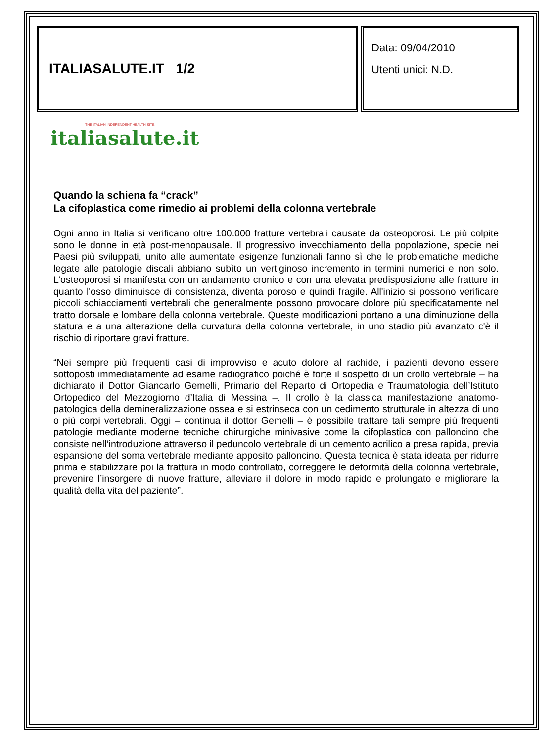ITALIASALUTE.IT 1/2
Data: 09/04/2010
Utenti unici: N.D.
THE ITALIAN INDEPENDENT HEALTH SITE
italiasalute.it
Quando la schiena fa “crack”
La cifoplastica come rimedio ai problemi della colonna vertebrale
Ogni anno in Italia si verificano oltre 100.000 fratture vertebrali causate da osteoporosi. Le più colpite sono le donne in età post-menopausale. Il progressivo invecchiamento della popolazione, specie nei Paesi più sviluppati, unito alle aumentate esigenze funzionali fanno sì che le problematiche mediche legate alle patologie discali abbiano subìto un vertiginoso incremento in termini numerici e non solo. L’osteoporosi si manifesta con un andamento cronico e con una elevata predisposizione alle fratture in quanto l'osso diminuisce di consistenza, diventa poroso e quindi fragile. All'inizio si possono verificare piccoli schiacciamenti vertebrali che generalmente possono provocare dolore più specificatamente nel tratto dorsale e lombare della colonna vertebrale. Queste modificazioni portano a una diminuzione della statura e a una alterazione della curvatura della colonna vertebrale, in uno stadio più avanzato c'è il rischio di riportare gravi fratture.
“Nei sempre più frequenti casi di improvviso e acuto dolore al rachide, i pazienti devono essere sottoposti immediatamente ad esame radiografico poiché è forte il sospetto di un crollo vertebrale – ha dichiarato il Dottor Giancarlo Gemelli, Primario del Reparto di Ortopedia e Traumatologia dell’Istituto Ortopedico del Mezzogiorno d’Italia di Messina –. Il crollo è la classica manifestazione anatomo-patologica della demineralizzazione ossea e si estrinseca con un cedimento strutturale in altezza di uno o più corpi vertebrali. Oggi – continua il dottor Gemelli – è possibile trattare tali sempre più frequenti patologie mediante moderne tecniche chirurgiche minivasive come la cifoplastica con palloncino che consiste nell’introduzione attraverso il peduncolo vertebrale di un cemento acrilico a presa rapida, previa espansione del soma vertebrale mediante apposito palloncino. Questa tecnica è stata ideata per ridurre prima e stabilizzare poi la frattura in modo controllato, correggere le deformità della colonna vertebrale, prevenire l’insorgere di nuove fratture, alleviare il dolore in modo rapido e prolungato e migliorare la qualità della vita del paziente”.